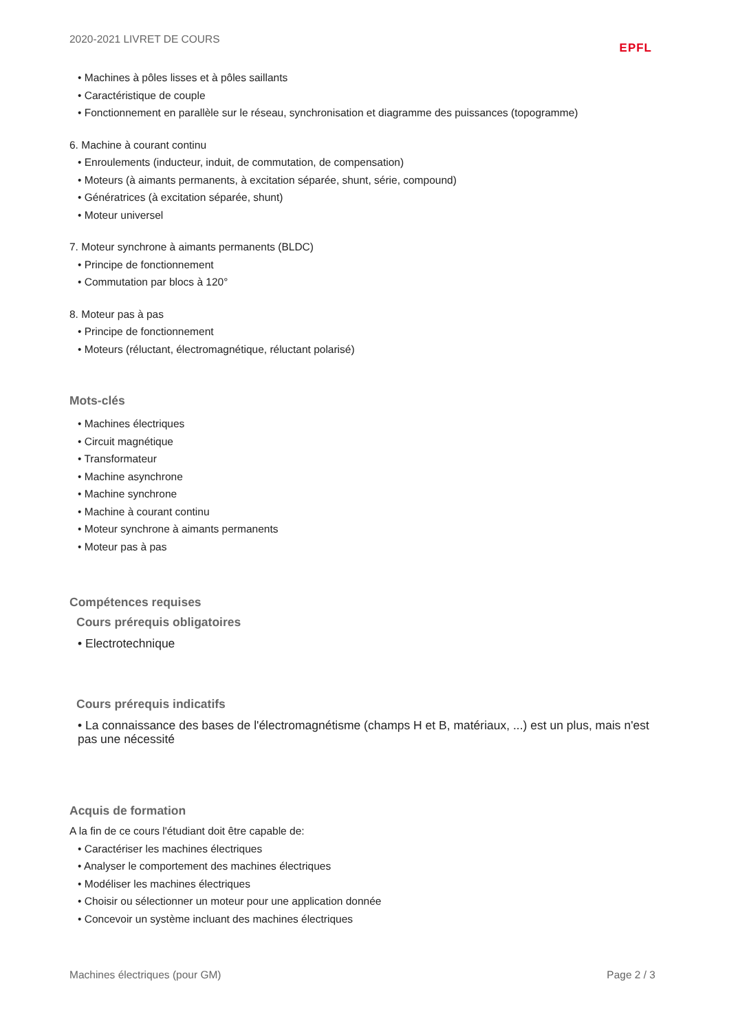2020-2021 LIVRET DE COURS EPFL
• Machines à pôles lisses et à pôles saillants
• Caractéristique de couple
• Fonctionnement en parallèle sur le réseau, synchronisation et diagramme des puissances (topogramme)
6. Machine à courant continu
• Enroulements (inducteur, induit, de commutation, de compensation)
• Moteurs (à aimants permanents, à excitation séparée, shunt, série, compound)
• Génératrices (à excitation séparée, shunt)
• Moteur universel
7. Moteur synchrone à aimants permanents (BLDC)
• Principe de fonctionnement
• Commutation par blocs à 120°
8. Moteur pas à pas
• Principe de fonctionnement
• Moteurs (réluctant, électromagnétique, réluctant polarisé)
Mots-clés
• Machines électriques
• Circuit magnétique
• Transformateur
• Machine asynchrone
• Machine synchrone
• Machine à courant continu
• Moteur synchrone à aimants permanents
• Moteur pas à pas
Compétences requises
Cours prérequis obligatoires
• Electrotechnique
Cours prérequis indicatifs
• La connaissance des bases de l'électromagnétisme (champs H et B, matériaux, ...) est un plus, mais n'est pas une nécessité
Acquis de formation
A la fin de ce cours l'étudiant doit être capable de:
• Caractériser les machines électriques
• Analyser le comportement des machines électriques
• Modéliser les machines électriques
• Choisir ou sélectionner un moteur pour une application donnée
• Concevoir un système incluant des machines électriques
Machines électriques (pour GM) Page 2 / 3